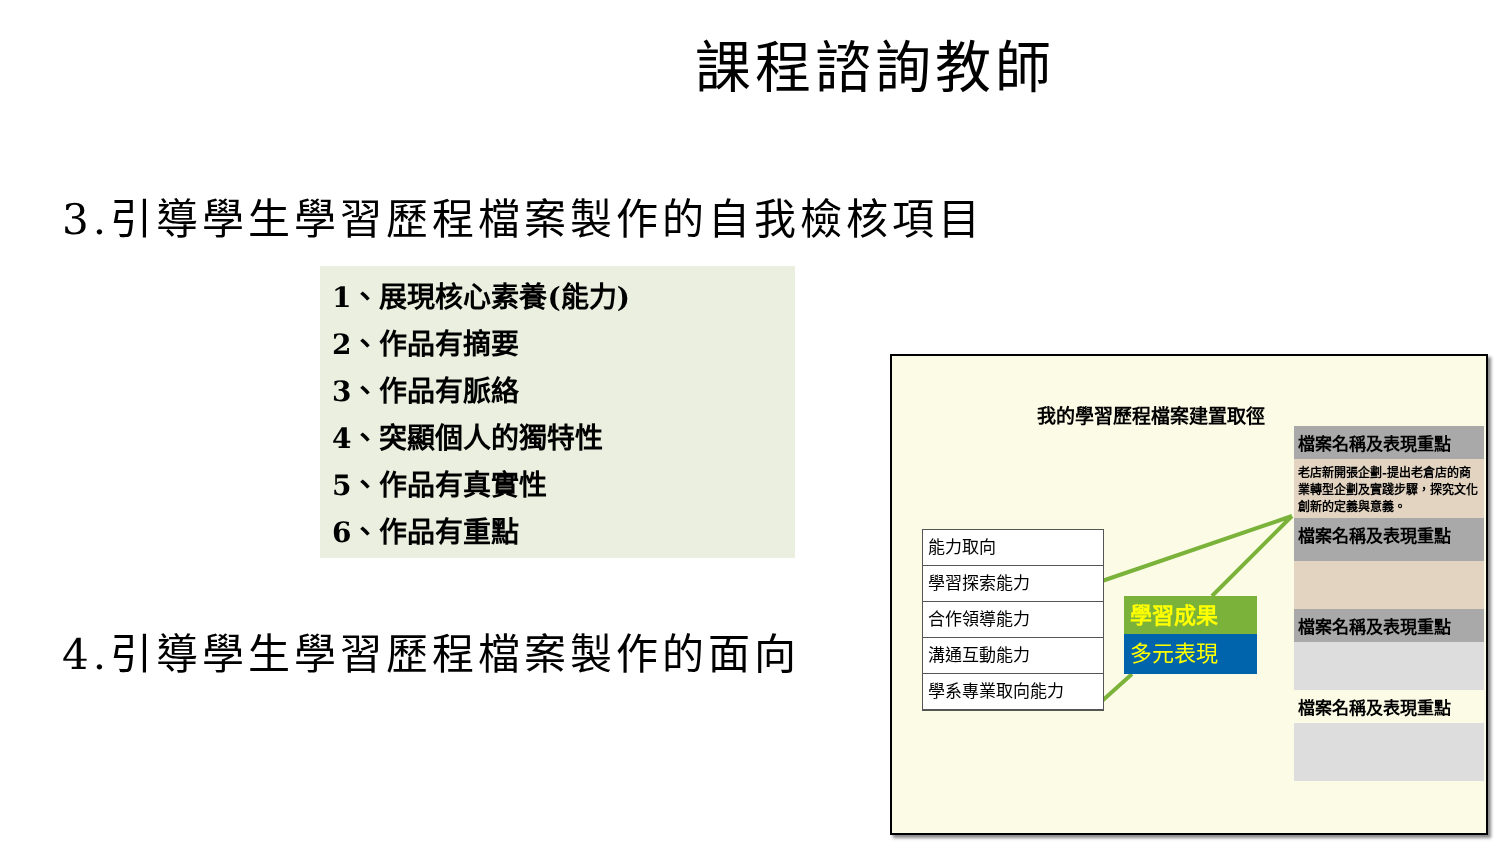課程諮詢教師
3.引導學生學習歷程檔案製作的自我檢核項目
1、展現核心素養(能力)
2、作品有摘要
3、作品有脈絡
4、突顯個人的獨特性
5、作品有真實性
6、作品有重點
4.引導學生學習歷程檔案製作的面向
我的學習歷程檔案建置取徑
能力取向
學習探索能力
合作領導能力
溝通互動能力
學系專業取向能力
學習成果
多元表現
檔案名稱及表現重點
老店新開張企劃-提出老倉店的商業轉型企劃及實踐步驟，探究文化創新的定義與意義。
檔案名稱及表現重點
檔案名稱及表現重點
檔案名稱及表現重點